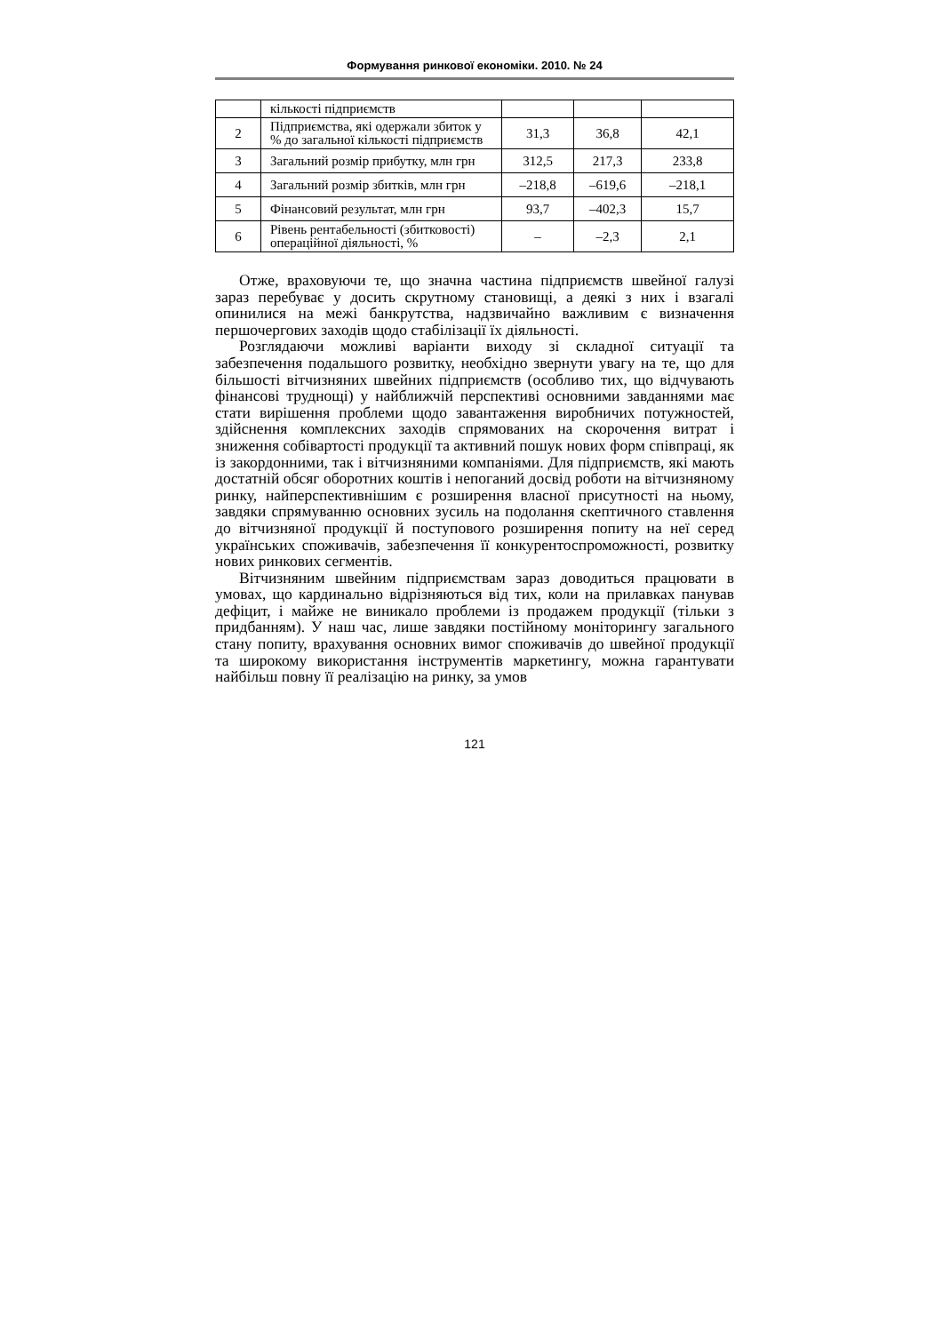Формування ринкової економіки. 2010. № 24
| | кількості підприємств | | | |
| 2 | Підприємства, які одержали збиток у % до загальної кількості підприємств | 31,3 | 36,8 | 42,1 |
| 3 | Загальний розмір прибутку, млн грн | 312,5 | 217,3 | 233,8 |
| 4 | Загальний розмір збитків, млн грн | –218,8 | –619,6 | –218,1 |
| 5 | Фінансовий результат, млн грн | 93,7 | –402,3 | 15,7 |
| 6 | Рівень рентабельності (збитковості) операційної діяльності, % | – | –2,3 | 2,1 |
Отже, враховуючи те, що значна частина підприємств швейної галузі зараз перебуває у досить скрутному становищі, а деякі з них і взагалі опинилися на межі банкрутства, надзвичайно важливим є визначення першочергових заходів щодо стабілізації їх діяльності.
Розглядаючи можливі варіанти виходу зі складної ситуації та забезпечення подальшого розвитку, необхідно звернути увагу на те, що для більшості вітчизняних швейних підприємств (особливо тих, що відчувають фінансові труднощі) у найближчій перспективі основними завданнями має стати вирішення проблеми щодо завантаження виробничих потужностей, здійснення комплексних заходів спрямованих на скорочення витрат і зниження собівартості продукції та активний пошук нових форм співпраці, як із закордонними, так і вітчизняними компаніями. Для підприємств, які мають достатній обсяг оборотних коштів і непоганий досвід роботи на вітчизняному ринку, найперспективнішим є розширення власної присутності на ньому, завдяки спрямуванню основних зусиль на подолання скептичного ставлення до вітчизняної продукції й поступового розширення попиту на неї серед українських споживачів, забезпечення її конкурентоспроможності, розвитку нових ринкових сегментів.
Вітчизняним швейним підприємствам зараз доводиться працювати в умовах, що кардинально відрізняються від тих, коли на прилавках панував дефіцит, і майже не виникало проблеми із продажем продукції (тільки з придбанням). У наш час, лише завдяки постійному моніторингу загального стану попиту, врахування основних вимог споживачів до швейної продукції та широкому використання інструментів маркетингу, можна гарантувати найбільш повну її реалізацію на ринку, за умов
121